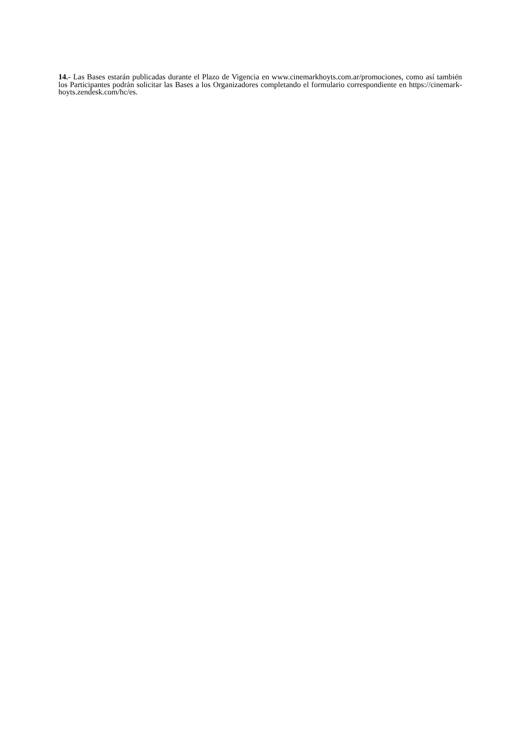14.- Las Bases estarán publicadas durante el Plazo de Vigencia en www.cinemarkhoyts.com.ar/promociones, como así también los Participantes podrán solicitar las Bases a los Organizadores completando el formulario correspondiente en https://cinemark-hoyts.zendesk.com/hc/es.